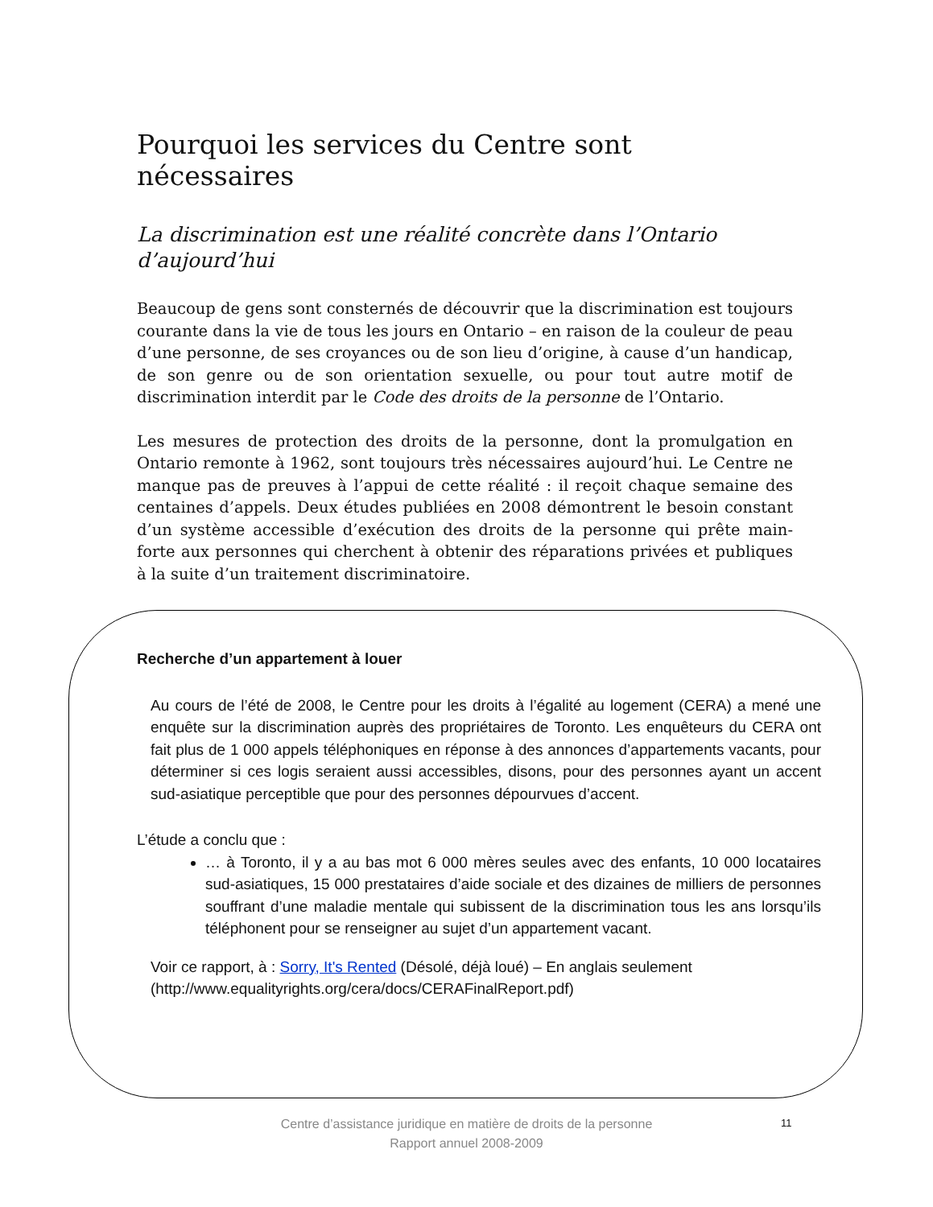Pourquoi les services du Centre sont nécessaires
La discrimination est une réalité concrète dans l’Ontario d’aujourd’hui
Beaucoup de gens sont consternés de découvrir que la discrimination est toujours courante dans la vie de tous les jours en Ontario – en raison de la couleur de peau d’une personne, de ses croyances ou de son lieu d’origine, à cause d’un handicap, de son genre ou de son orientation sexuelle, ou pour tout autre motif de discrimination interdit par le Code des droits de la personne de l’Ontario.
Les mesures de protection des droits de la personne, dont la promulgation en Ontario remonte à 1962, sont toujours très nécessaires aujourd’hui. Le Centre ne manque pas de preuves à l’appui de cette réalité : il reçoit chaque semaine des centaines d’appels. Deux études publiées en 2008 démontrent le besoin constant d’un système accessible d’exécution des droits de la personne qui prête main-forte aux personnes qui cherchent à obtenir des réparations privées et publiques à la suite d’un traitement discriminatoire.
Recherche d’un appartement à louer
Au cours de l’été de 2008, le Centre pour les droits à l’égalité au logement (CERA) a mené une enquête sur la discrimination auprès des propriétaires de Toronto. Les enquêteurs du CERA ont fait plus de 1 000 appels téléphoniques en réponse à des annonces d’appartements vacants, pour déterminer si ces logis seraient aussi accessibles, disons, pour des personnes ayant un accent sud-asiatique perceptible que pour des personnes dépourvues d’accent.
L’étude a conclu que :
… à Toronto, il y a au bas mot 6 000 mères seules avec des enfants, 10 000 locataires sud-asiatiques, 15 000 prestataires d’aide sociale et des dizaines de milliers de personnes souffrant d’une maladie mentale qui subissent de la discrimination tous les ans lorsqu’ils téléphonent pour se renseigner au sujet d’un appartement vacant.
Voir ce rapport, à : Sorry, It's Rented (Désolé, déjà loué) – En anglais seulement (http://www.equalityrights.org/cera/docs/CERAFinalReport.pdf)
Centre d’assistance juridique en matière de droits de la personne
Rapport annuel 2008-2009
11